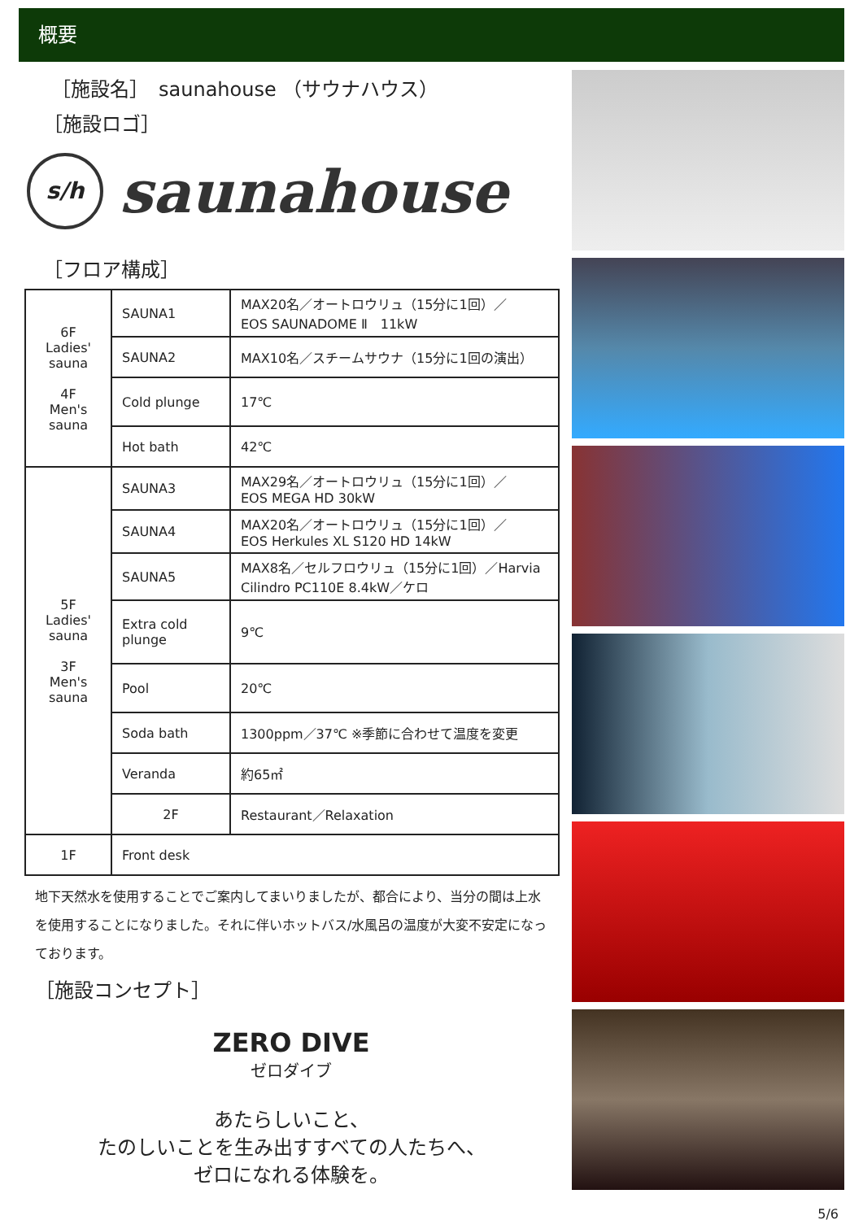概要
［施設名］　saunahouse （サウナハウス）
［施設ロゴ］
s/h
saunahouse
［フロア構成］
| 6F Ladies' sauna 4F Men's sauna | SAUNA1 | MAX20名／オートロウリュ（15分に1回）／ EOS SAUNADOME Ⅱ 11kW |
| | SAUNA2 | MAX10名／スチームサウナ（15分に1回の演出） |
| | Cold plunge | 17℃ |
| | Hot bath | 42℃ |
| 5F Ladies' sauna 3F Men's sauna | SAUNA3 | MAX29名／オートロウリュ（15分に1回）／ EOS MEGA HD 30kW |
| | SAUNA4 | MAX20名／オートロウリュ（15分に1回）／ EOS Herkules XL S120 HD 14kW |
| | SAUNA5 | MAX8名／セルフロウリュ（15分に1回）／Harvia Cilindro PC110E 8.4kW／ケロ |
| | Extra cold plunge | 9℃ |
| | Pool | 20℃ |
| | Soda bath | 1300ppm／37℃ ※季節に合わせて温度を変更 |
| | Veranda | 約65㎡ |
| | 2F | Restaurant／Relaxation |
| 1F | Front desk | |
地下天然水を使用することでご案内してまいりましたが、都合により、当分の間は上水を使用することになりました。それに伴いホットバス/水風呂の温度が大変不安定になっております。
［施設コンセプト］
ZERO DIVE
ゼロダイブ
あたらしいこと、
たのしいことを生み出すすべての人たちへ、
ゼロになれる体験を。
5/6